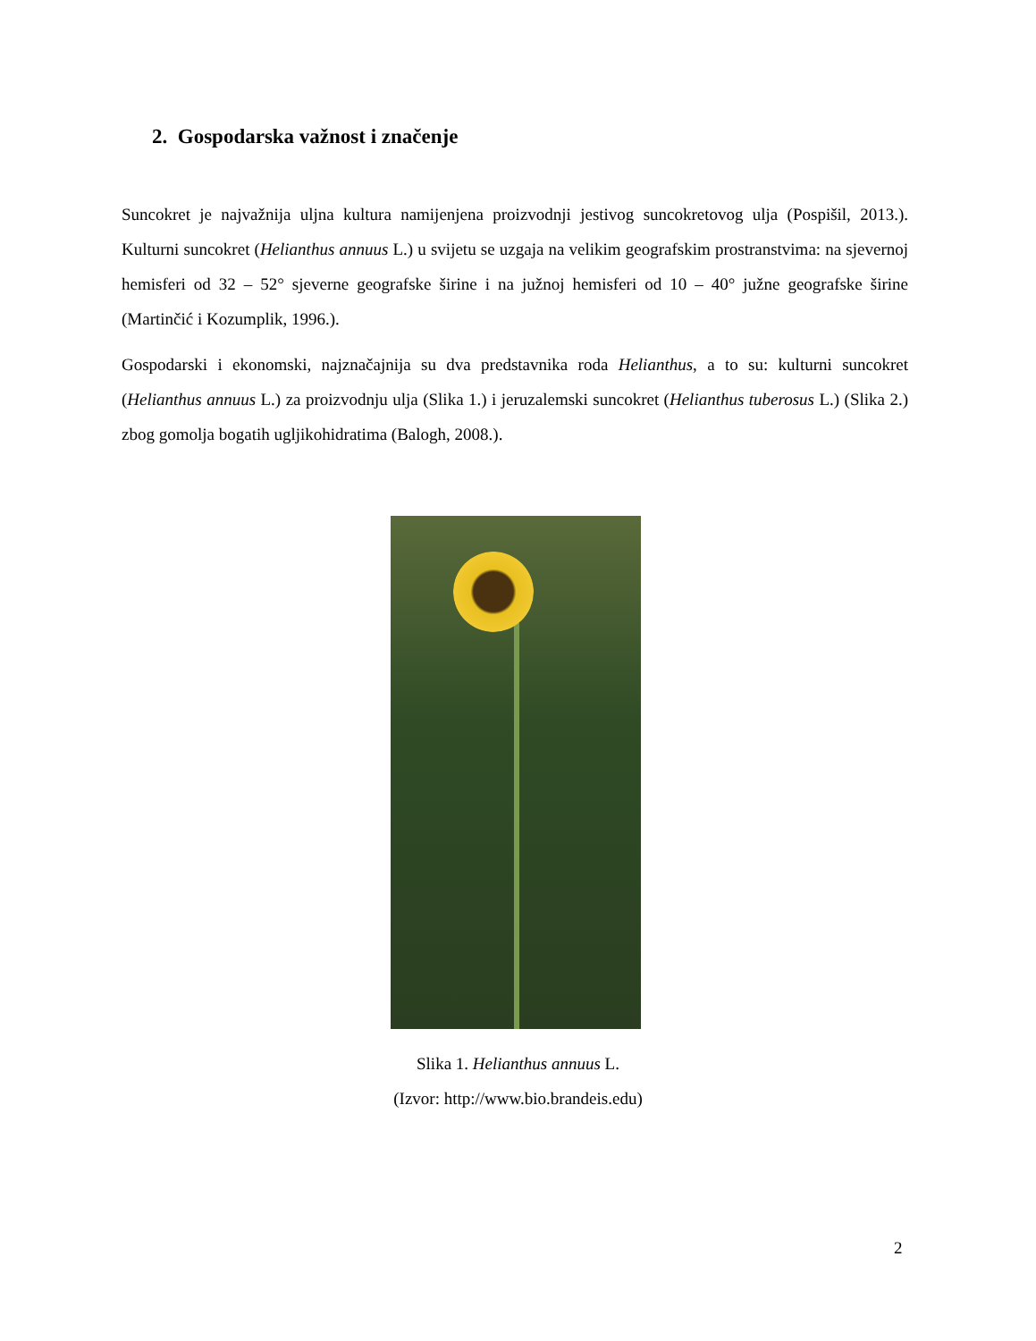2. Gospodarska važnost i značenje
Suncokret je najvažnija uljna kultura namijenjena proizvodnji jestivog suncokretovog ulja (Pospišil, 2013.). Kulturni suncokret (Helianthus annuus L.) u svijetu se uzgaja na velikim geografskim prostranstvima: na sjevernoj hemisferi od 32 – 52° sjeverne geografske širine i na južnoj hemisferi od 10 – 40° južne geografske širine (Martinčić i Kozumplik, 1996.).
Gospodarski i ekonomski, najznačajnija su dva predstavnika roda Helianthus, a to su: kulturni suncokret (Helianthus annuus L.) za proizvodnju ulja (Slika 1.) i jeruzalemski suncokret (Helianthus tuberosus L.) (Slika 2.) zbog gomolja bogatih ugljikohidratima (Balogh, 2008.).
Slika 1. Helianthus annuus L.
(Izvor: http://www.bio.brandeis.edu)
2